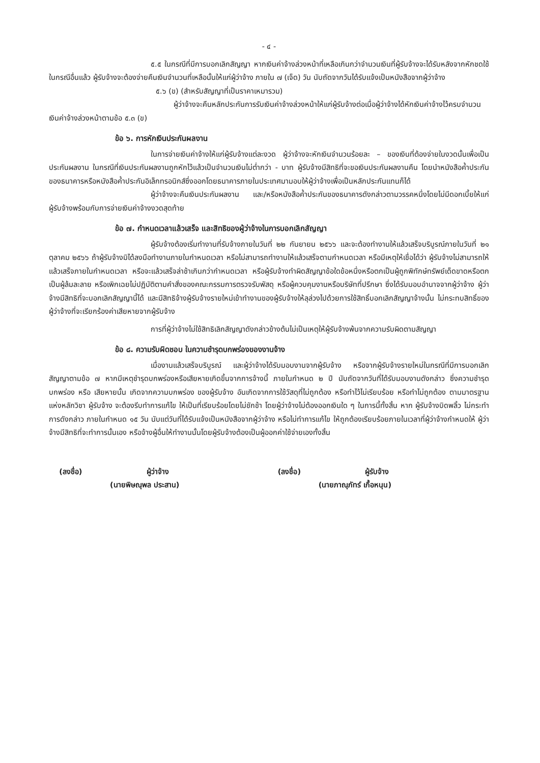- ๔ -
๕.๕ ในกรณีที่มีการบอกเลิกสัญญา หากเงินค่าจ้างล่วงหน้าที่เหลือเกินกว่าจำนวนเงินที่ผู้รับจ้างจะได้รับหลังจากหักชดใช้ในกรณีอื่นแล้ว ผู้รับจ้างจะต้องจ่ายคืนเงินจำนวนที่เหลือนั้นให้แก่ผู้ว่าจ้าง ภายใน ๗ (เจ็ด) วัน นับถัดจากวันได้รับแจ้งเป็นหนังสือจากผู้ว่าจ้าง
๕.๖ (ข) (สำหรับสัญญาที่เป็นราคาเหมารวม)
ผู้ว่าจ้างจะคืนหลักประกันการรับเงินค่าจ้างล่วงหน้าให้แก่ผู้รับจ้างต่อเมื่อผู้ว่าจ้างได้หักเงินค่าจ้างไว้ครบจำนวนเงินค่าจ้างล่วงหน้าตามข้อ ๕.๓ (ข)
ข้อ ๖. การหักเงินประกันผลงาน
ในการจ่ายเงินค่าจ้างให้แก่ผู้รับจ้างแต่ละงวด ผู้ว่าจ้างจะหักเงินจำนวนร้อยละ – ของเงินที่ต้องจ่ายในงวดนั้นเพื่อเป็นประกันผลงาน ในกรณีที่เงินประกันผลงานถูกหักไว้แล้วเป็นจำนวนเงินไม่ต่ำกว่า - บาท ผู้รับจ้างมีสิทธิที่จะขอเงินประกันผลงานคืน โดยนำหนังสือค้ำประกันของธนาคารหรือหนังสือค้ำประกันอิเล็กทรอนิกส์ซึ่งออกโดยธนาคารภายในประเทศมามอบให้ผู้ว่าจ้างเพื่อเป็นหลักประกันแทนก็ได้
ผู้ว่าจ้างจะคืนเงินประกันผลงาน และ/หรือหนังสือค้ำประกันของธนาคารดังกล่าวตามวรรคหนึ่งโดยไม่มีดอกเบี้ยให้แก่ผู้รับจ้างพร้อมกับการจ่ายเงินค่าจ้างงวดสุดท้าย
ข้อ ๗. กำหนดเวลาแล้วเสร็จ และสิทธิของผู้ว่าจ้างในการบอกเลิกสัญญา
ผู้รับจ้างต้องเริ่มทำงานที่รับจ้างภายในวันที่ ๒๒ กันยายน ๒๕๖๖ และจะต้องทำงานให้แล้วเสร็จบริบูรณ์ภายในวันที่ ๒๑ ตุลาคม ๒๕๖๖ ถ้าผู้รับจ้างมิได้ลงมือทำงานภายในกำหนดเวลา หรือไม่สามารถทำงานให้แล้วเสร็จตามกำหนดเวลา หรือมีเหตุให้เชื่อได้ว่า ผู้รับจ้างไม่สามารถให้แล้วเสร็จภายในกำหนดเวลา หรือจะแล้วเสร็จล่าช้าเกินกว่ากำหนดเวลา หรือผู้รับจ้างทำผิดสัญญาข้อใดข้อหนึ่งหรือตกเป็นผู้ถูกพิทักษ์ทรัพย์เด็ดขาดหรือตกเป็นผู้ล้มละลาย หรือเพิกเฉยไม่ปฏิบัติตามคำสั่งของคณะกรรมการตรวจรับพัสดุ หรือผู้ควบคุมงานหรือบริษัทที่ปรึกษา ซึ่งได้รับมอบอำนาจจากผู้ว่าจ้าง ผู้ว่าจ้างมีสิทธิที่จะบอกเลิกสัญญานี้ได้ และมีสิทธิจ้างผู้รับจ้างรายใหม่เข้าทำงานของผู้รับจ้างให้ลุล่วงไปด้วยการใช้สิทธิ์บอกเลิกสัญญาจ้างนั้น ไม่กระทบสิทธิ์ของผู้ว่าจ้างที่จะเรียกร้องค่าเสียหายจากผู้รับจ้าง
การที่ผู้ว่าจ้างไม่ใช้สิทธิเลิกสัญญาดังกล่าวข้างต้นไม่เป็นเหตุให้ผู้รับจ้างพ้นจากความรับผิดตามสัญญา
ข้อ ๘. ความรับผิดชอบ ในความชำรุดบกพร่องของงานจ้าง
เมื่องานแล้วเสร็จบริบูรณ์ และผู้ว่าจ้างได้รับมอบงานจากผู้รับจ้าง หรือจากผู้รับจ้างรายใหม่ในกรณีที่มีการบอกเลิกสัญญาตามข้อ ๗ หากมีเหตุชำรุดบกพร่องหรือเสียหายเกิดขึ้นจากการจ้างนี้ ภายในกำหนด ๒ ปี นับถัดจากวันที่ได้รับมอบงานดังกล่าว ซึ่งความชำรุดบกพร่อง หรือ เสียหายนั้น เกิดจากความบกพร่อง ของผู้รับจ้าง อันเกิดจากการใช้วัสดุที่ไม่ถูกต้อง หรือทำไว้ไม่เรียบร้อย หรือทำไม่ถูกต้อง ตามมาตรฐานแห่งหลักวิชา ผู้รับจ้าง จะต้องรีบทำการแก้ไข ให้เป็นที่เรียบร้อยโดยไม่ชักช้า โดยผู้ว่าจ้างไม่ต้องออกเงินใด ๆ ในการนี้ทั้งสิ้น หาก ผู้รับจ้างบิดพลิ้ว ไม่กระทำการดังกล่าว ภายในกำหนด ๑๕ วัน นับแต่วันที่ได้รับแจ้งเป็นหนังสือจากผู้ว่าจ้าง หรือไม่ทำการแก้ไข ให้ถูกต้องเรียบร้อยภายในเวลาที่ผู้ว่าจ้างกำหนดให้ ผู้ว่าจ้างมีสิทธิที่จะทำการนั้นเอง หรือจ้างผู้อื่นให้ทำงานนั้นโดยผู้รับจ้างต้องเป็นผู้ออกค่าใช้จ่ายเองทั้งสิ้น
(ลงชื่อ) ผู้ว่าจ้าง
(นายพิษณุพล ประสาน)
(ลงชื่อ) ผู้รับจ้าง
(นายภาณุภัทร์ เกื้อหนุน)